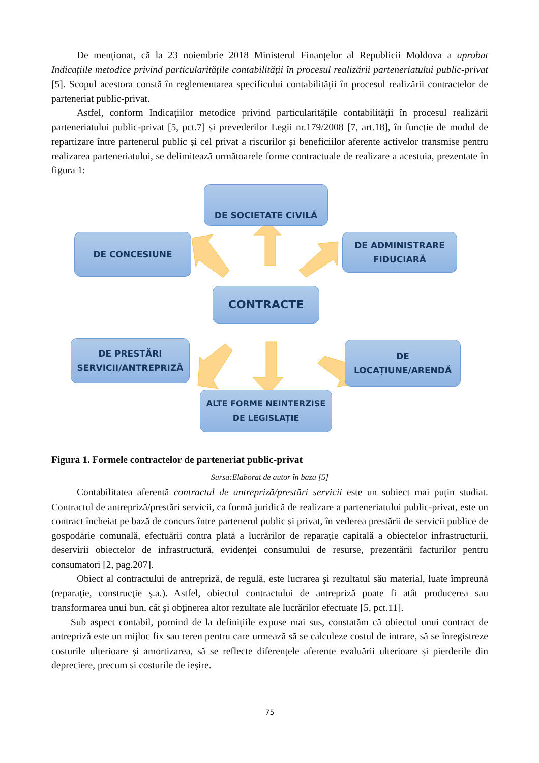De menționat, că la 23 noiembrie 2018 Ministerul Finanțelor al Republicii Moldova a aprobat Indicațiile metodice privind particularitățile contabilității în procesul realizării parteneriatului public-privat [5]. Scopul acestora constă în reglementarea specificului contabilității în procesul realizării contractelor de parteneriat public-privat.
Astfel, conform Indicațiilor metodice privind particularitățile contabilității în procesul realizării parteneriatului public-privat [5, pct.7] și prevederilor Legii nr.179/2008 [7, art.18], în funcție de modul de repartizare între partenerul public și cel privat a riscurilor și beneficiilor aferente activelor transmise pentru realizarea parteneriatului, se delimitează următoarele forme contractuale de realizare a acestuia, prezentate în figura 1:
DE SOCIETATE CIVILĂ
DE CONCESIUNE
DE ADMINISTRARE
FIDUCIARĂ
CONTRACTE
DE PRESTĂRI
SERVICII/ANTREPRIZĂ
DE
LOCAȚIUNE/ARENDĂ
ALTE FORME NEINTERZISE
DE LEGISLAȚIE
Figura 1. Formele contractelor de parteneriat public-privat
Sursa:Elaborat de autor în baza [5]
Contabilitatea aferentă contractul de antrepriză/prestări servicii este un subiect mai puțin studiat. Contractul de antrepriză/prestări servicii, ca formă juridică de realizare a parteneriatului public-privat, este un contract încheiat pe bază de concurs între partenerul public și privat, în vederea prestării de servicii publice de gospodărie comunală, efectuării contra plată a lucrărilor de reparație capitală a obiectelor infrastructurii, deservirii obiectelor de infrastructură, evidenței consumului de resurse, prezentării facturilor pentru consumatori [2, pag.207].
Obiect al contractului de antrepriză, de regulă, este lucrarea şi rezultatul său material, luate împreună (reparaţie, construcţie ş.a.). Astfel, obiectul contractului de antrepriză poate fi atât producerea sau transformarea unui bun, cât şi obţinerea altor rezultate ale lucrărilor efectuate [5, pct.11].
Sub aspect contabil, pornind de la definițiile expuse mai sus, constatăm că obiectul unui contract de antrepriză este un mijloc fix sau teren pentru care urmează să se calculeze costul de intrare, să se înregistreze costurile ulterioare și amortizarea, să se reflecte diferențele aferente evaluării ulterioare și pierderile din depreciere, precum și costurile de ieșire.
75